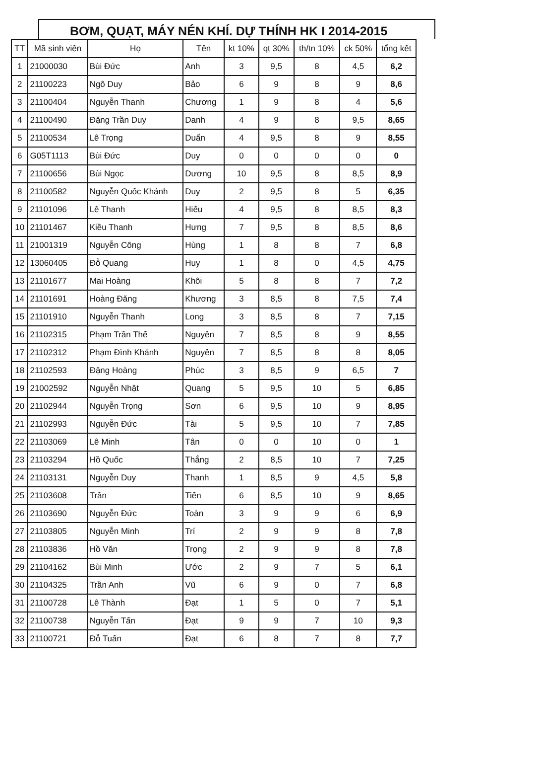BƠM, QUẠT, MÁY NÉN KHÍ. DỰ THÍNH HK I 2014-2015
| TT | Mã sinh viên | Họ | Tên | kt 10% | qt 30% | th/tn 10% | ck 50% | tổng kết |
| --- | --- | --- | --- | --- | --- | --- | --- | --- |
| 1 | 21000030 | Bùi Đức | Anh | 3 | 9,5 | 8 | 4,5 | 6,2 |
| 2 | 21100223 | Ngô Duy | Bảo | 6 | 9 | 8 | 9 | 8,6 |
| 3 | 21100404 | Nguyễn Thanh | Chương | 1 | 9 | 8 | 4 | 5,6 |
| 4 | 21100490 | Đặng Trần Duy | Danh | 4 | 9 | 8 | 9,5 | 8,65 |
| 5 | 21100534 | Lê Trọng | Duẩn | 4 | 9,5 | 8 | 9 | 8,55 |
| 6 | G05T1113 | Bùi Đức | Duy | 0 | 0 | 0 | 0 | 0 |
| 7 | 21100656 | Bùi Ngọc | Dương | 10 | 9,5 | 8 | 8,5 | 8,9 |
| 8 | 21100582 | Nguyễn Quốc Khánh | Duy | 2 | 9,5 | 8 | 5 | 6,35 |
| 9 | 21101096 | Lê Thanh | Hiếu | 4 | 9,5 | 8 | 8,5 | 8,3 |
| 10 | 21101467 | Kiều Thanh | Hưng | 7 | 9,5 | 8 | 8,5 | 8,6 |
| 11 | 21001319 | Nguyễn Công | Hùng | 1 | 8 | 8 | 7 | 6,8 |
| 12 | 13060405 | Đỗ Quang | Huy | 1 | 8 | 0 | 4,5 | 4,75 |
| 13 | 21101677 | Mai Hoàng | Khôi | 5 | 8 | 8 | 7 | 7,2 |
| 14 | 21101691 | Hoàng Đăng | Khương | 3 | 8,5 | 8 | 7,5 | 7,4 |
| 15 | 21101910 | Nguyễn Thanh | Long | 3 | 8,5 | 8 | 7 | 7,15 |
| 16 | 21102315 | Phạm Trần Thế | Nguyên | 7 | 8,5 | 8 | 9 | 8,55 |
| 17 | 21102312 | Phạm Đình Khánh | Nguyên | 7 | 8,5 | 8 | 8 | 8,05 |
| 18 | 21102593 | Đặng Hoàng | Phúc | 3 | 8,5 | 9 | 6,5 | 7 |
| 19 | 21002592 | Nguyễn Nhật | Quang | 5 | 9,5 | 10 | 5 | 6,85 |
| 20 | 21102944 | Nguyễn Trọng | Sơn | 6 | 9,5 | 10 | 9 | 8,95 |
| 21 | 21102993 | Nguyễn Đức | Tài | 5 | 9,5 | 10 | 7 | 7,85 |
| 22 | 21103069 | Lê Minh | Tân | 0 | 0 | 10 | 0 | 1 |
| 23 | 21103294 | Hồ Quốc | Thắng | 2 | 8,5 | 10 | 7 | 7,25 |
| 24 | 21103131 | Nguyễn Duy | Thanh | 1 | 8,5 | 9 | 4,5 | 5,8 |
| 25 | 21103608 | Trần | Tiến | 6 | 8,5 | 10 | 9 | 8,65 |
| 26 | 21103690 | Nguyễn Đức | Toàn | 3 | 9 | 9 | 6 | 6,9 |
| 27 | 21103805 | Nguyễn Minh | Trí | 2 | 9 | 9 | 8 | 7,8 |
| 28 | 21103836 | Hồ Văn | Trọng | 2 | 9 | 9 | 8 | 7,8 |
| 29 | 21104162 | Bùi Minh | Ước | 2 | 9 | 7 | 5 | 6,1 |
| 30 | 21104325 | Trần Anh | Vũ | 6 | 9 | 0 | 7 | 6,8 |
| 31 | 21100728 | Lê Thành | Đạt | 1 | 5 | 0 | 7 | 5,1 |
| 32 | 21100738 | Nguyễn Tấn | Đạt | 9 | 9 | 7 | 10 | 9,3 |
| 33 | 21100721 | Đỗ Tuấn | Đạt | 6 | 8 | 7 | 8 | 7,7 |